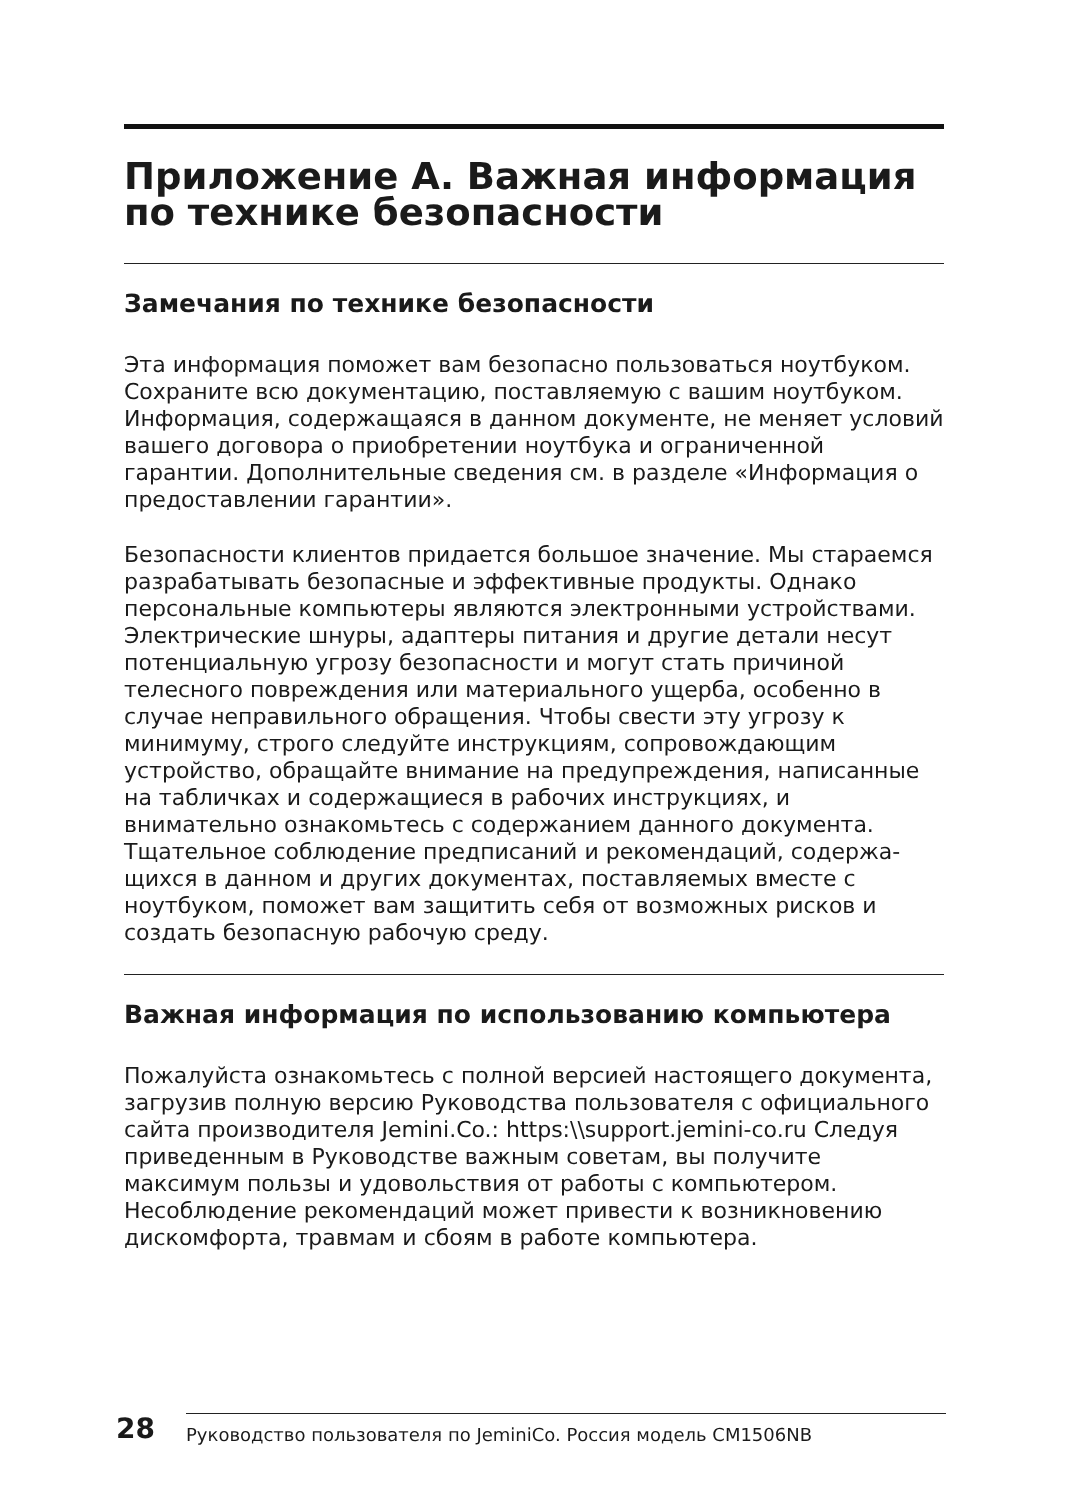Приложение А. Важная информация по технике безопасности
Замечания по технике безопасности
Эта информация поможет вам безопасно пользоваться ноутбуком. Сохраните всю документацию, поставляемую с вашим ноутбуком. Информация, содержащаяся в данном документе, не меняет условий вашего договора о приобретении ноутбука и ограниченной гарантии. Дополнительные сведения см. в разделе «Информация о предоставлении гарантии».
Безопасности клиентов придается большое значение. Мы стараемся разрабатывать безопасные и эффективные продукты. Однако персональные компьютеры являются электронными устройствами. Электрические шнуры, адаптеры питания и другие детали несут потенциальную угрозу безопасности и могут стать причиной телесного повреждения или материального ущерба, особенно в случае неправильного обращения. Чтобы свести эту угрозу к минимуму, строго следуйте инструкциям, сопровождающим устройство, обращайте внимание на предупреждения, написанные на табличках и содержащиеся в рабочих инструкциях, и внимательно ознакомьтесь с содержанием данного документа. Тщательное соблюдение предписаний и рекомендаций, содержа-щихся в данном и других документах, поставляемых вместе с ноутбуком, поможет вам защитить себя от возможных рисков и создать безопасную рабочую среду.
Важная информация по использованию компьютера
Пожалуйста ознакомьтесь с полной версией настоящего документа, загрузив полную версию Руководства пользователя с официального сайта производителя Jemini.Co.: https:\\support.jemini-co.ru Следуя приведенным в Руководстве важным советам, вы получите максимум пользы и удовольствия от работы с компьютером. Несоблюдение рекомендаций может привести к возникновению дискомфорта, травмам и сбоям в работе компьютера.
28
Руководство пользователя по JeminiCo. Россия модель CM1506NB